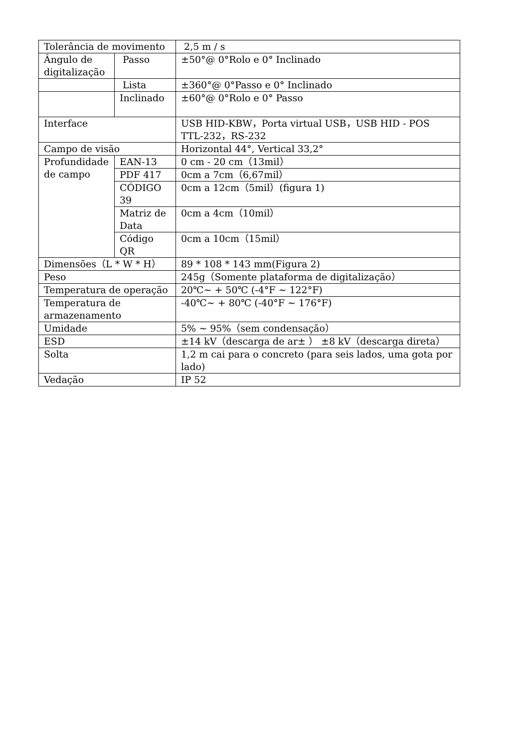| Tolerância de movimento | | 2,5 m / s |
| Ângulo de digitalização | Passo | ±50°@ 0°Rolo e 0° Inclinado |
| | Lista | ±360°@ 0°Passo e 0° Inclinado |
| | Inclinado | ±60°@ 0°Rolo e 0° Passo |
| Interface | | USB HID-KBW，Porta virtual USB，USB HID - POS TTL-232，RS-232 |
| Campo de visão | | Horizontal 44°, Vertical 33,2° |
| Profundidade de campo | EAN-13 | 0 cm - 20 cm（13mil） |
| | PDF 417 | 0cm a 7cm（6,67mil） |
| | CÓDIGO 39 | 0cm a 12cm（5mil）(figura 1) |
| | Matriz de Data | 0cm a 4cm（10mil） |
| | Código QR | 0cm a 10cm（15mil） |
| Dimensões（L * W * H） | | 89 * 108 * 143 mm(Figura 2) |
| Peso | | 245g（Somente plataforma de digitalização） |
| Temperatura de operação | | 20℃~ + 50℃ (-4°F ~ 122°F) |
| Temperatura de armazenamento | | -40℃~ + 80℃ (-40°F ~ 176°F) |
| Umidade | | 5% ~ 95%（sem condensação） |
| ESD | | ±14 kV（descarga de ar± ） ±8 kV（descarga direta） |
| Solta | | 1,2 m cai para o concreto (para seis lados, uma gota por lado) |
| Vedação | | IP 52 |